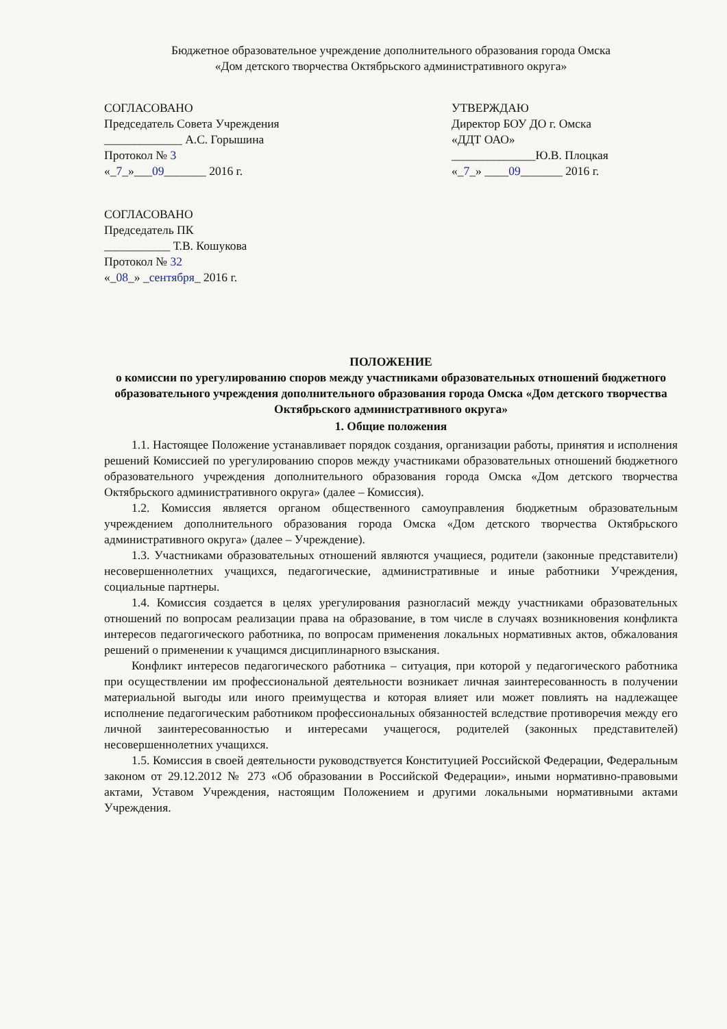Бюджетное образовательное учреждение дополнительного образования города Омска
«Дом детского творчества Октябрьского административного округа»
СОГЛАСОВАНО
Председатель Совета Учреждения
_____________ А.С. Горышина
Протокол № 3
«_7_»___09_______ 2016 г.
УТВЕРЖДАЮ
Директор БОУ ДО г. Омска
«ДДТ ОАО»
______________Ю.В. Плоцкая
«_7_» ____09_______ 2016 г.
СОГЛАСОВАНО
Председатель ПК
___________ Т.В. Кошукова
Протокол № 32
«_08_» _сентября_ 2016 г.
ПОЛОЖЕНИЕ
о комиссии по урегулированию споров между участниками образовательных отношений бюджетного образовательного учреждения дополнительного образования города Омска «Дом детского творчества Октябрьского административного округа»
1. Общие положения
1.1. Настоящее Положение устанавливает порядок создания, организации работы, принятия и исполнения решений Комиссией по урегулированию споров между участниками образовательных отношений бюджетного образовательного учреждения дополнительного образования города Омска «Дом детского творчества Октябрьского административного округа» (далее – Комиссия).
1.2. Комиссия является органом общественного самоуправления бюджетным образовательным учреждением дополнительного образования города Омска «Дом детского творчества Октябрьского административного округа» (далее – Учреждение).
1.3. Участниками образовательных отношений являются учащиеся, родители (законные представители) несовершеннолетних учащихся, педагогические, административные и иные работники Учреждения, социальные партнеры.
1.4. Комиссия создается в целях урегулирования разногласий между участниками образовательных отношений по вопросам реализации права на образование, в том числе в случаях возникновения конфликта интересов педагогического работника, по вопросам применения локальных нормативных актов, обжалования решений о применении к учащимся дисциплинарного взыскания.
Конфликт интересов педагогического работника – ситуация, при которой у педагогического работника при осуществлении им профессиональной деятельности возникает личная заинтересованность в получении материальной выгоды или иного преимущества и которая влияет или может повлиять на надлежащее исполнение педагогическим работником профессиональных обязанностей вследствие противоречия между его личной заинтересованностью и интересами учащегося, родителей (законных представителей) несовершеннолетних учащихся.
1.5. Комиссия в своей деятельности руководствуется Конституцией Российской Федерации, Федеральным законом от 29.12.2012 № 273 «Об образовании в Российской Федерации», иными нормативно-правовыми актами, Уставом Учреждения, настоящим Положением и другими локальными нормативными актами Учреждения.